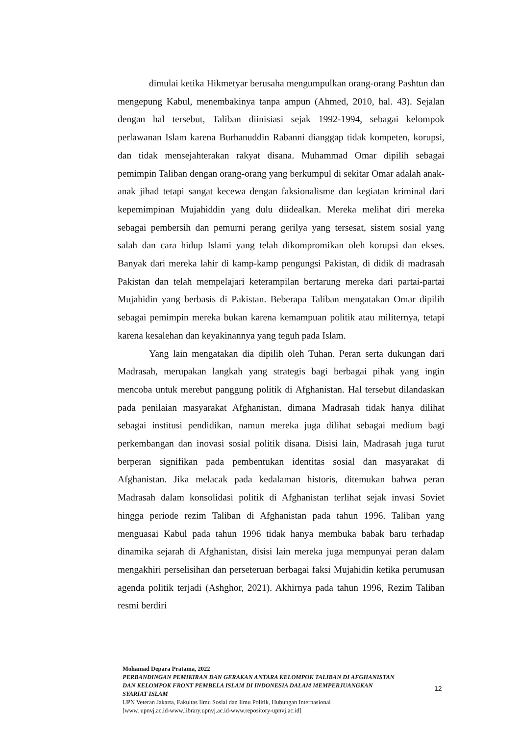dimulai ketika Hikmetyar berusaha mengumpulkan orang-orang Pashtun dan mengepung Kabul, menembakinya tanpa ampun (Ahmed, 2010, hal. 43). Sejalan dengan hal tersebut, Taliban diinisiasi sejak 1992-1994, sebagai kelompok perlawanan Islam karena Burhanuddin Rabanni dianggap tidak kompeten, korupsi, dan tidak mensejahterakan rakyat disana. Muhammad Omar dipilih sebagai pemimpin Taliban dengan orang-orang yang berkumpul di sekitar Omar adalah anak-anak jihad tetapi sangat kecewa dengan faksionalisme dan kegiatan kriminal dari kepemimpinan Mujahiddin yang dulu diidealkan. Mereka melihat diri mereka sebagai pembersih dan pemurni perang gerilya yang tersesat, sistem sosial yang salah dan cara hidup Islami yang telah dikompromikan oleh korupsi dan ekses. Banyak dari mereka lahir di kamp-kamp pengungsi Pakistan, di didik di madrasah Pakistan dan telah mempelajari keterampilan bertarung mereka dari partai-partai Mujahidin yang berbasis di Pakistan. Beberapa Taliban mengatakan Omar dipilih sebagai pemimpin mereka bukan karena kemampuan politik atau militernya, tetapi karena kesalehan dan keyakinannya yang teguh pada Islam.
Yang lain mengatakan dia dipilih oleh Tuhan. Peran serta dukungan dari Madrasah, merupakan langkah yang strategis bagi berbagai pihak yang ingin mencoba untuk merebut panggung politik di Afghanistan. Hal tersebut dilandaskan pada penilaian masyarakat Afghanistan, dimana Madrasah tidak hanya dilihat sebagai institusi pendidikan, namun mereka juga dilihat sebagai medium bagi perkembangan dan inovasi sosial politik disana. Disisi lain, Madrasah juga turut berperan signifikan pada pembentukan identitas sosial dan masyarakat di Afghanistan. Jika melacak pada kedalaman historis, ditemukan bahwa peran Madrasah dalam konsolidasi politik di Afghanistan terlihat sejak invasi Soviet hingga periode rezim Taliban di Afghanistan pada tahun 1996. Taliban yang menguasai Kabul pada tahun 1996 tidak hanya membuka babak baru terhadap dinamika sejarah di Afghanistan, disisi lain mereka juga mempunyai peran dalam mengakhiri perselisihan dan perseteruan berbagai faksi Mujahidin ketika perumusan agenda politik terjadi (Ashghor, 2021). Akhirnya pada tahun 1996, Rezim Taliban resmi berdiri
Mohamad Depara Pratama, 2022
PERBANDINGAN PEMIKIRAN DAN GERAKAN ANTARA KELOMPOK TALIBAN DI AFGHANISTAN DAN KELOMPOK FRONT PEMBELA ISLAM DI INDONESIA DALAM MEMPERJUANGKAN SYARIAT ISLAM
UPN Veteran Jakarta, Fakultas Ilmu Sosial dan Ilmu Politik, Hubungan Internasional
[www. upnvj.ac.id-www.library.upnvj.ac.id-www.repository-upnvj.ac.id]
12